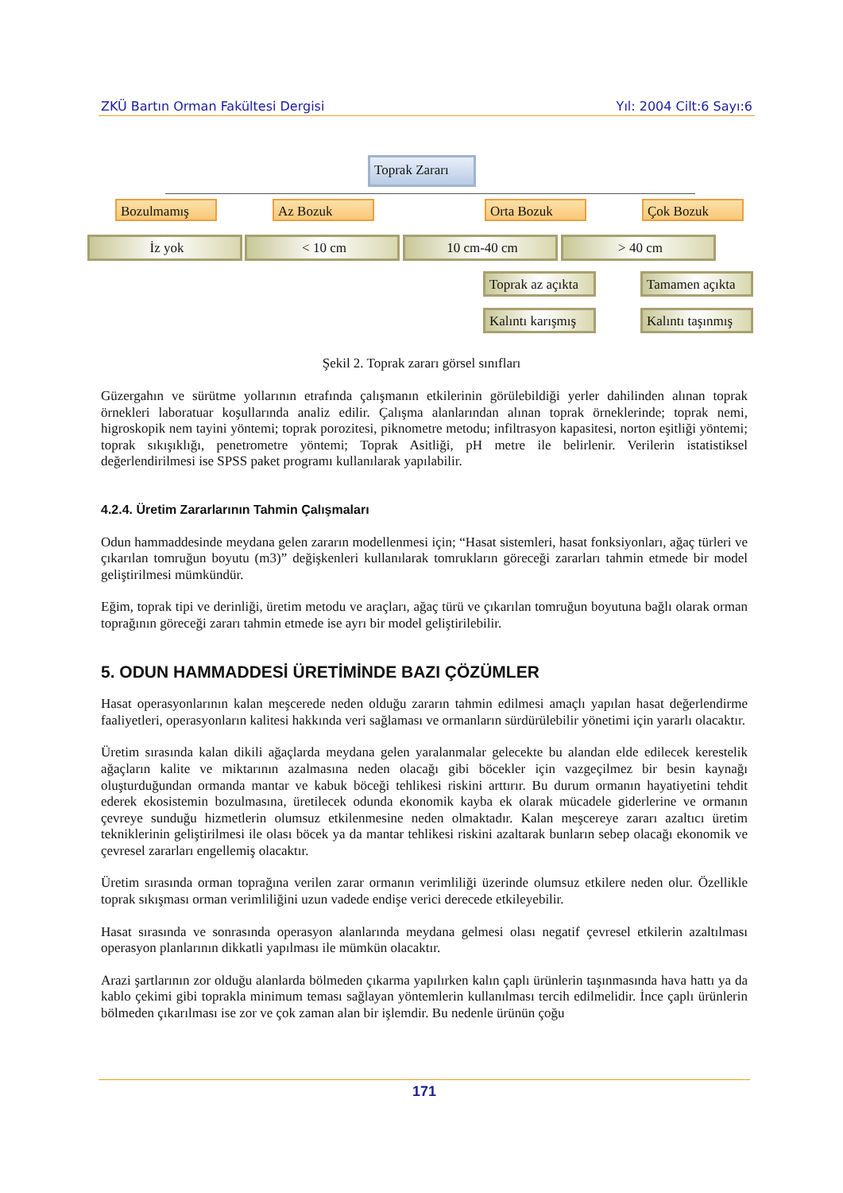ZKÜ Bartın Orman Fakültesi Dergisi Yıl: 2004 Cilt:6 Sayı:6
Toprak Zararı
Bozulmamış Az Bozuk Orta Bozuk Çok Bozuk
İz yok < 10 cm 10 cm-40 cm > 40 cm
Toprak az açıkta
Tamamen açıkta
Kalıntı karışmış
Kalıntı taşınmış
Şekil 2. Toprak zararı görsel sınıfları
Güzergahın ve sürütme yollarının etrafında çalışmanın etkilerinin görülebildiği yerler dahilinden alınan toprak örnekleri laboratuar koşullarında analiz edilir. Çalışma alanlarından alınan toprak örneklerinde; toprak nemi, higroskopik nem tayini yöntemi; toprak porozitesi, piknometre metodu; infiltrasyon kapasitesi, norton eşitliği yöntemi; toprak sıkışıklığı, penetrometre yöntemi; Toprak Asitliği, pH metre ile belirlenir. Verilerin istatistiksel değerlendirilmesi ise SPSS paket programı kullanılarak yapılabilir.
4.2.4. Üretim Zararlarının Tahmin Çalışmaları
Odun hammaddesinde meydana gelen zararın modellenmesi için; “Hasat sistemleri, hasat fonksiyonları, ağaç türleri ve çıkarılan tomruğun boyutu (m3)” değişkenleri kullanılarak tomrukların göreceği zararları tahmin etmede bir model geliştirilmesi mümkündür.
Eğim, toprak tipi ve derinliği, üretim metodu ve araçları, ağaç türü ve çıkarılan tomruğun boyutuna bağlı olarak orman toprağının göreceği zararı tahmin etmede ise ayrı bir model geliştirilebilir.
5. ODUN HAMMADDESİ ÜRETİMİNDE BAZI ÇÖZÜMLER
Hasat operasyonlarının kalan meşcerede neden olduğu zararın tahmin edilmesi amaçlı yapılan hasat değerlendirme faaliyetleri, operasyonların kalitesi hakkında veri sağlaması ve ormanların sürdürülebilir yönetimi için yararlı olacaktır.
Üretim sırasında kalan dikili ağaçlarda meydana gelen yaralanmalar gelecekte bu alandan elde edilecek kerestelik ağaçların kalite ve miktarının azalmasına neden olacağı gibi böcekler için vazgeçilmez bir besin kaynağı oluşturduğundan ormanda mantar ve kabuk böceği tehlikesi riskini arttırır. Bu durum ormanın hayatiyetini tehdit ederek ekosistemin bozulmasına, üretilecek odunda ekonomik kayba ek olarak mücadele giderlerine ve ormanın çevreye sunduğu hizmetlerin olumsuz etkilenmesine neden olmaktadır. Kalan meşcereye zararı azaltıcı üretim tekniklerinin geliştirilmesi ile olası böcek ya da mantar tehlikesi riskini azaltarak bunların sebep olacağı ekonomik ve çevresel zararları engellemiş olacaktır.
Üretim sırasında orman toprağına verilen zarar ormanın verimliliği üzerinde olumsuz etkilere neden olur. Özellikle toprak sıkışması orman verimliliğini uzun vadede endişe verici derecede etkileyebilir.
Hasat sırasında ve sonrasında operasyon alanlarında meydana gelmesi olası negatif çevresel etkilerin azaltılması operasyon planlarının dikkatli yapılması ile mümkün olacaktır.
Arazi şartlarının zor olduğu alanlarda bölmeden çıkarma yapılırken kalın çaplı ürünlerin taşınmasında hava hattı ya da kablo çekimi gibi toprakla minimum teması sağlayan yöntemlerin kullanılması tercih edilmelidir. İnce çaplı ürünlerin bölmeden çıkarılması ise zor ve çok zaman alan bir işlemdir. Bu nedenle ürünün çoğu
171